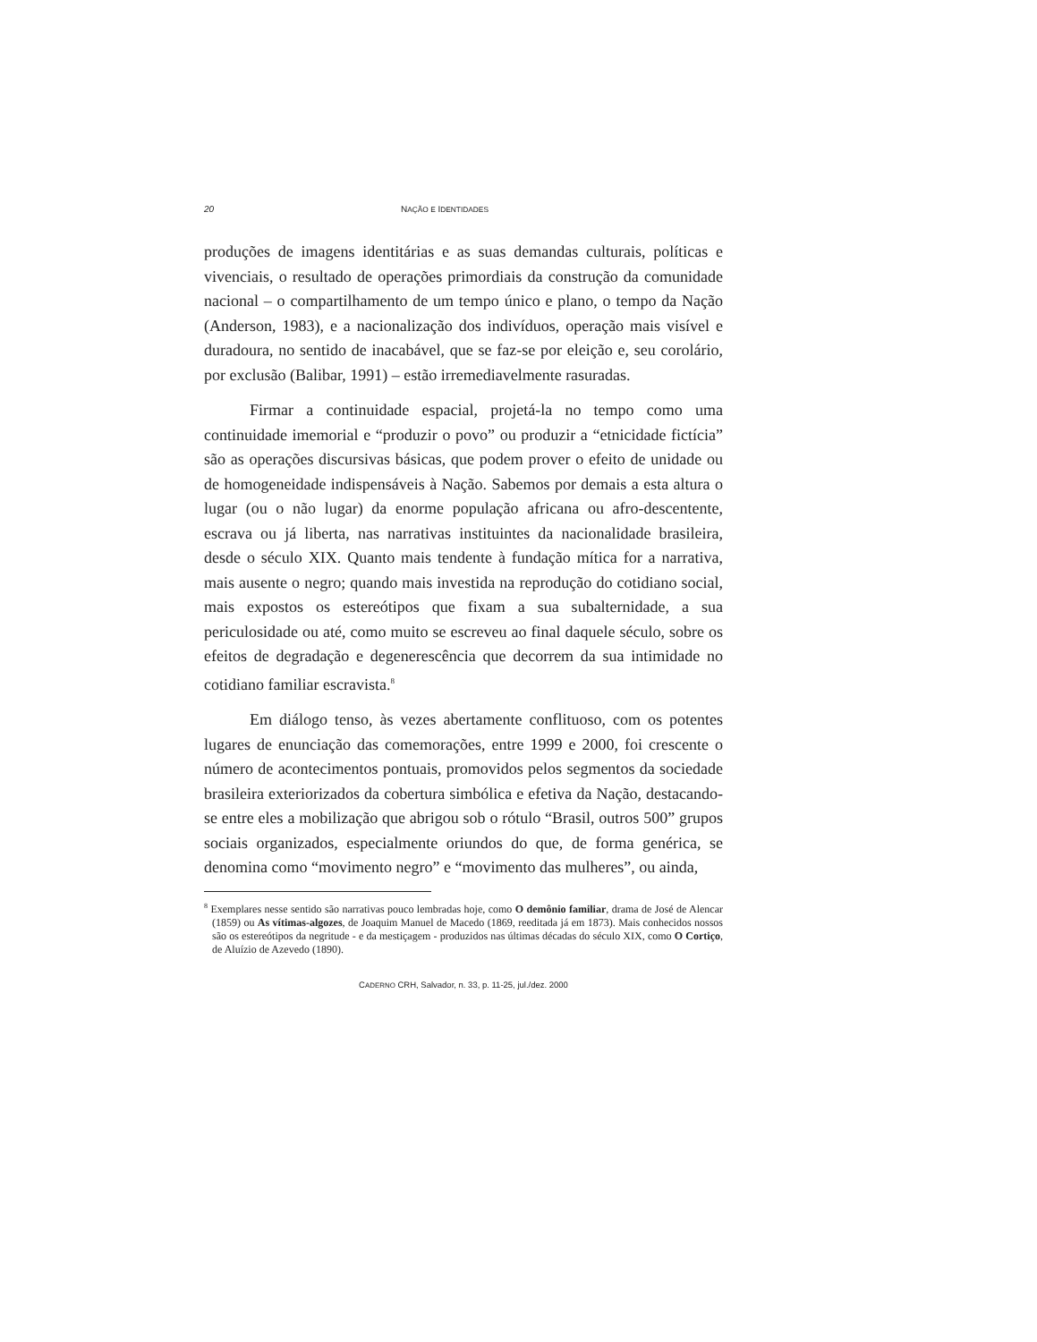20 NAÇÃO E IDENTIDADES
produções de imagens identitárias e as suas demandas culturais, políticas e vivenciais, o resultado de operações primordiais da construção da comunidade nacional – o compartilhamento de um tempo único e plano, o tempo da Nação (Anderson, 1983), e a nacionalização dos indivíduos, operação mais visível e duradoura, no sentido de inacabável, que se faz-se por eleição e, seu corolário, por exclusão (Balibar, 1991) – estão irremediavelmente rasuradas.
Firmar a continuidade espacial, projetá-la no tempo como uma continuidade imemorial e “produzir o povo” ou produzir a “etnicidade fictícia” são as operações discursivas básicas, que podem prover o efeito de unidade ou de homogeneidade indispensáveis à Nação. Sabemos por demais a esta altura o lugar (ou o não lugar) da enorme população africana ou afro-descentente, escrava ou já liberta, nas narrativas instituintes da nacionalidade brasileira, desde o século XIX. Quanto mais tendente à fundação mítica for a narrativa, mais ausente o negro; quando mais investida na reprodução do cotidiano social, mais expostos os estereótipos que fixam a sua subalternidade, a sua periculosidade ou até, como muito se escreveu ao final daquele século, sobre os efeitos de degradação e degenerescência que decorrem da sua intimidade no cotidiano familiar escravista.<sup>8</sup>
Em diálogo tenso, às vezes abertamente conflituoso, com os potentes lugares de enunciação das comemorações, entre 1999 e 2000, foi crescente o número de acontecimentos pontuais, promovidos pelos segmentos da sociedade brasileira exteriorizados da cobertura simbólica e efetiva da Nação, destacando-se entre eles a mobilização que abrigou sob o rótulo “Brasil, outros 500” grupos sociais organizados, especialmente oriundos do que, de forma genérica, se denomina como “movimento negro” e “movimento das mulheres”, ou ainda,
<sup>8</sup> Exemplares nesse sentido são narrativas pouco lembradas hoje, como O demônio familiar, drama de José de Alencar (1859) ou As vítimas-algozes, de Joaquim Manuel de Macedo (1869, reeditada já em 1873). Mais conhecidos nossos são os estereótipos da negritude - e da mestiçagem - produzidos nas últimas décadas do século XIX, como O Cortiço, de Aluízio de Azevedo (1890).
CADERNO CRH, Salvador, n. 33, p. 11-25, jul./dez. 2000